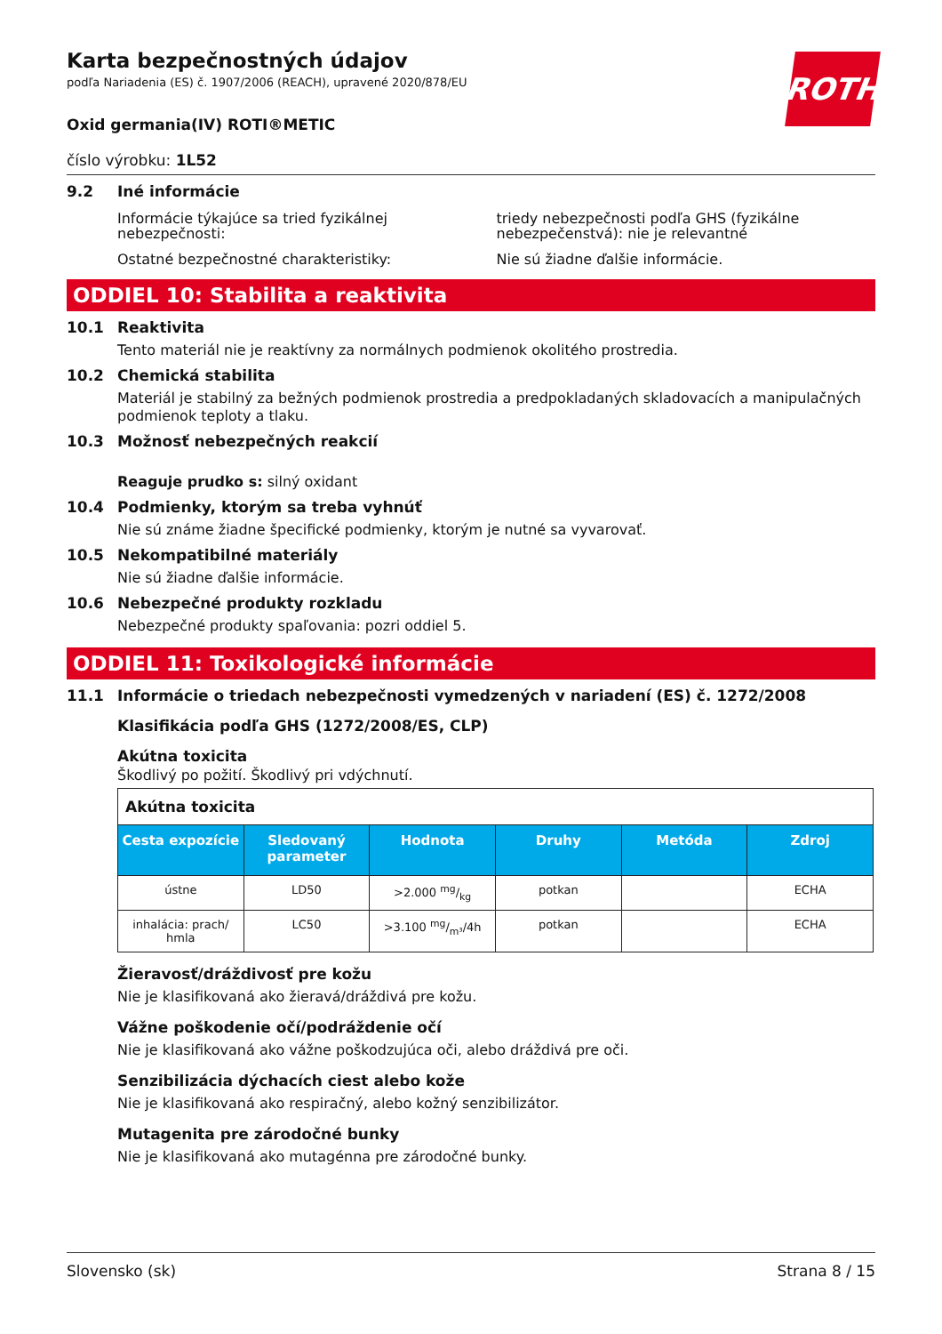ROTH
Karta bezpečnostných údajov
podľa Nariadenia (ES) č. 1907/2006 (REACH), upravené 2020/878/EU
Oxid germania(IV) ROTI®METIC
číslo výrobku: 1L52
9.2 Iné informácie
Informácie týkajúce sa tried fyzikálnej nebezpečnosti:
triedy nebezpečnosti podľa GHS (fyzikálne nebezpečenstvá): nie je relevantné
Ostatné bezpečnostné charakteristiky: Nie sú žiadne ďalšie informácie.
ODDIEL 10: Stabilita a reaktivita
10.1 Reaktivita
Tento materiál nie je reaktívny za normálnych podmienok okolitého prostredia.
10.2 Chemická stabilita
Materiál je stabilný za bežných podmienok prostredia a predpokladaných skladovacích a manipulačných podmienok teploty a tlaku.
10.3 Možnosť nebezpečných reakcií
Reaguje prudko s: silný oxidant
10.4 Podmienky, ktorým sa treba vyhnúť
Nie sú známe žiadne špecifické podmienky, ktorým je nutné sa vyvarovať.
10.5 Nekompatibilné materiály
Nie sú žiadne ďalšie informácie.
10.6 Nebezpečné produkty rozkladu
Nebezpečné produkty spaľovania: pozri oddiel 5.
ODDIEL 11: Toxikologické informácie
11.1 Informácie o triedach nebezpečnosti vymedzených v nariadení (ES) č. 1272/2008
Klasifikácia podľa GHS (1272/2008/ES, CLP)
Akútna toxicita
Škodlivý po požití. Škodlivý pri vdýchnutí.
| Akútna toxicita | | | | | |
| Cesta expozície | Sledovaný parameter | Hodnota | Druhy | Metóda | Zdroj |
| ústne | LD50 | >2.000 mg/kg | potkan | | ECHA |
| inhalácia: prach/ hmla | LC50 | >3.100 mg/m³/4h | potkan | | ECHA |
Žieravosť/dráždivosť pre kožu
Nie je klasifikovaná ako žieravá/dráždivá pre kožu.
Vážne poškodenie očí/podráždenie očí
Nie je klasifikovaná ako vážne poškodzujúca oči, alebo dráždivá pre oči.
Senzibilizácia dýchacích ciest alebo kože
Nie je klasifikovaná ako respiračný, alebo kožný senzibilizátor.
Mutagenita pre zárodočné bunky
Nie je klasifikovaná ako mutagénna pre zárodočné bunky.
Slovensko (sk) Strana 8 / 15